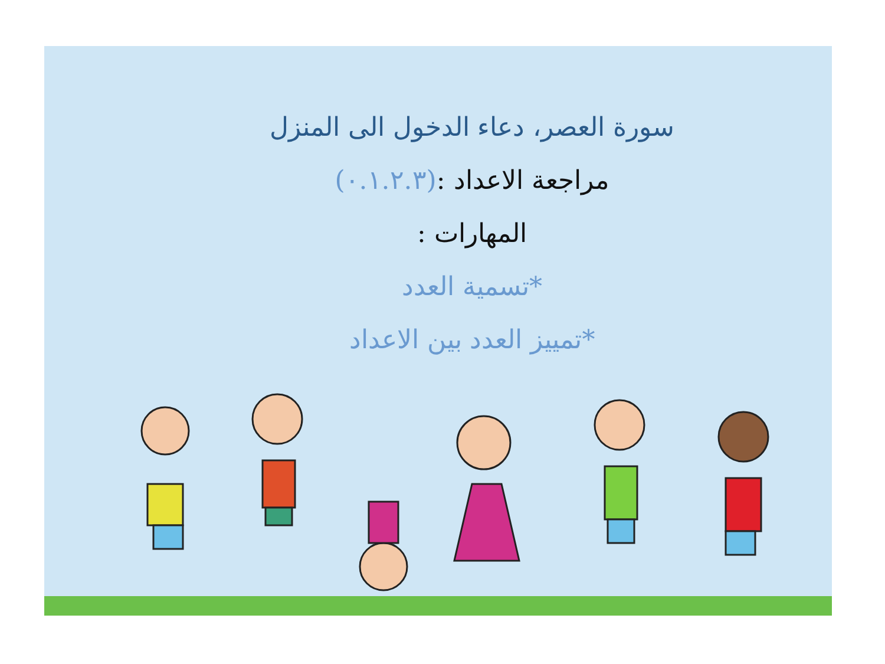سورة العصر، دعاء الدخول الى المنزل
مراجعة الاعداد :(٠.١.٢.٣)
المهارات :
*تسمية العدد
*تمييز العدد بين الاعداد